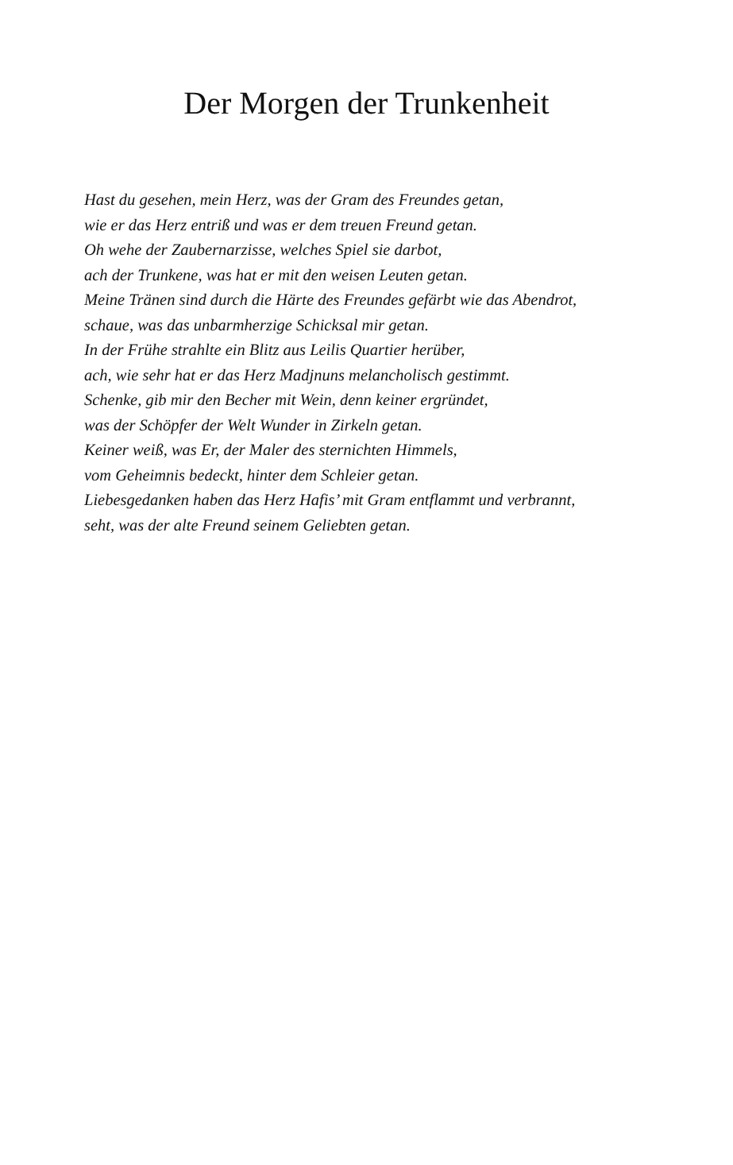Der Morgen der Trunkenheit
Hast du gesehen, mein Herz, was der Gram des Freundes getan,
wie er das Herz entriß und was er dem treuen Freund getan.
Oh wehe der Zaubernarzisse, welches Spiel sie darbot,
ach der Trunkene, was hat er mit den weisen Leuten getan.
Meine Tränen sind durch die Härte des Freundes gefärbt wie das Abendrot,
schaue, was das unbarmherzige Schicksal mir getan.
In der Frühe strahlte ein Blitz aus Leilis Quartier herüber,
ach, wie sehr hat er das Herz Madjnuns melancholisch gestimmt.
Schenke, gib mir den Becher mit Wein, denn keiner ergründet,
was der Schöpfer der Welt Wunder in Zirkeln getan.
Keiner weiß, was Er, der Maler des sternichten Himmels,
vom Geheimnis bedeckt, hinter dem Schleier getan.
Liebesgedanken haben das Herz Hafis’ mit Gram entflammt und verbrannt,
seht, was der alte Freund seinem Geliebten getan.